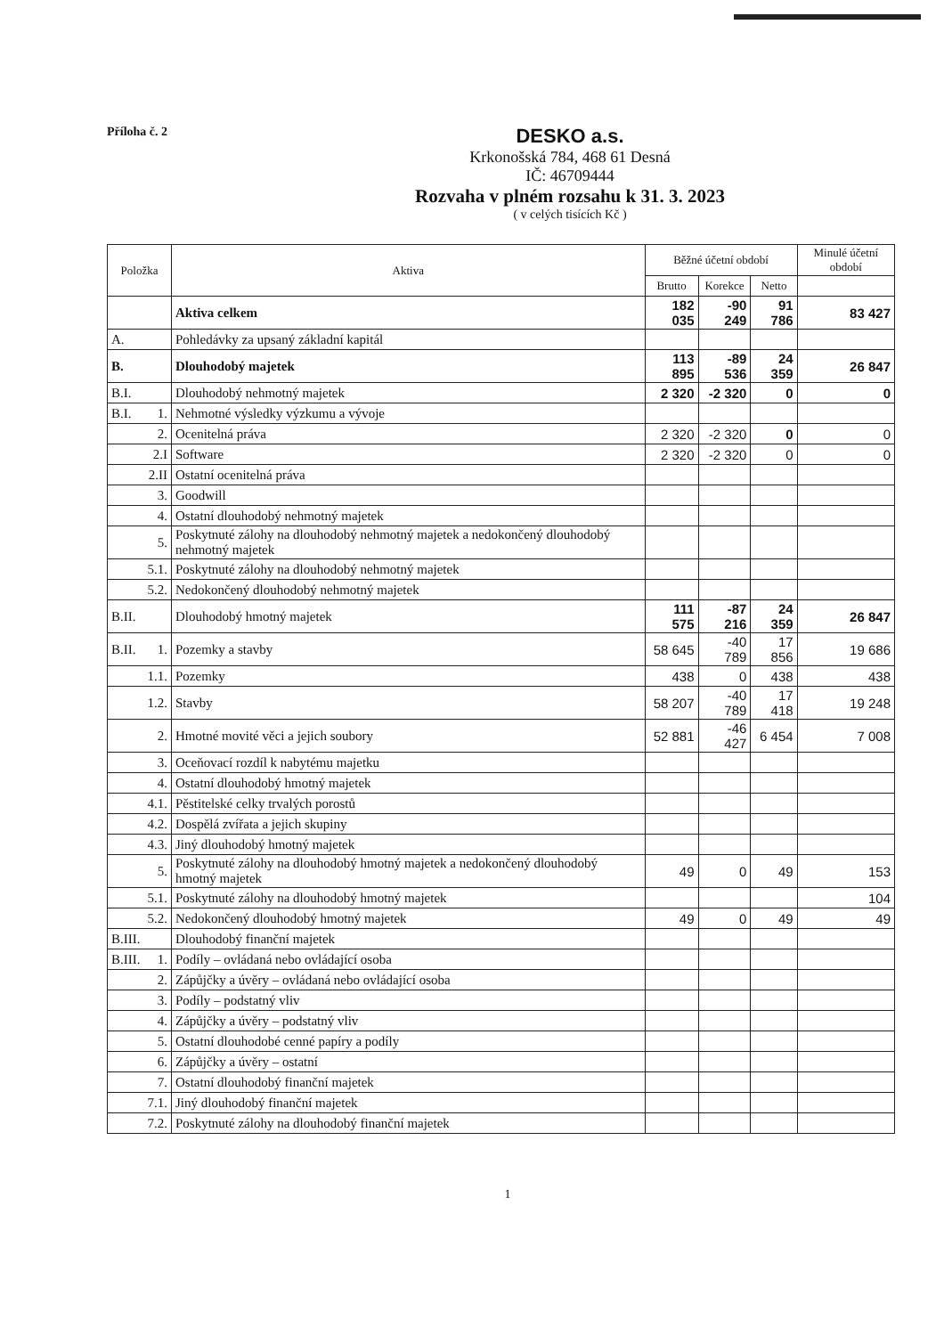Příloha č. 2
DESKO a.s.
Krkonošská 784, 468 61 Desná
IČ: 46709444
Rozvaha v plném rozsahu k 31. 3. 2023
( v celých tisících Kč )
| Položka | | Aktiva | Běžné účetní období | | | Minulé účetní období |
| --- | --- | --- | --- | --- | --- | --- |
| | | | Brutto | Korekce | Netto | |
| | | Aktiva celkem | 182 035 | -90 249 | 91 786 | 83 427 |
| A. | | Pohledávky za upsaný základní kapitál | | | | |
| B. | | Dlouhodobý majetek | 113 895 | -89 536 | 24 359 | 26 847 |
| B.I. | | Dlouhodobý nehmotný majetek | 2 320 | -2 320 | 0 | 0 |
| B.I. | 1. | Nehmotné výsledky výzkumu a vývoje | | | | |
| | 2. | Ocenitelná práva | 2 320 | -2 320 | 0 | 0 |
| | 2.I | Software | 2 320 | -2 320 | 0 | 0 |
| | 2.II | Ostatní ocenitelná práva | | | | |
| | 3. | Goodwill | | | | |
| | 4. | Ostatní dlouhodobý nehmotný majetek | | | | |
| | 5. | Poskytnuté zálohy na dlouhodobý nehmotný majetek a nedokončený dlouhodobý nehmotný majetek | | | | |
| | 5.1. | Poskytnuté zálohy na dlouhodobý nehmotný majetek | | | | |
| | 5.2. | Nedokončený dlouhodobý nehmotný majetek | | | | |
| B.II. | | Dlouhodobý hmotný majetek | 111 575 | -87 216 | 24 359 | 26 847 |
| B.II. | 1. | Pozemky a stavby | 58 645 | -40 789 | 17 856 | 19 686 |
| | 1.1. | Pozemky | 438 | 0 | 438 | 438 |
| | 1.2. | Stavby | 58 207 | -40 789 | 17 418 | 19 248 |
| | 2. | Hmotné movité věci a jejich soubory | 52 881 | -46 427 | 6 454 | 7 008 |
| | 3. | Oceňovací rozdíl k nabytému majetku | | | | |
| | 4. | Ostatní dlouhodobý hmotný majetek | | | | |
| | 4.1. | Pěstitelské celky trvalých porostů | | | | |
| | 4.2. | Dospělá zvířata a jejich skupiny | | | | |
| | 4.3. | Jiný dlouhodobý hmotný majetek | | | | |
| | 5. | Poskytnuté zálohy na dlouhodobý hmotný majetek a nedokončený dlouhodobý hmotný majetek | 49 | 0 | 49 | 153 |
| | 5.1. | Poskytnuté zálohy na dlouhodobý hmotný majetek | | | | 104 |
| | 5.2. | Nedokončený dlouhodobý hmotný majetek | 49 | 0 | 49 | 49 |
| B.III. | | Dlouhodobý finanční majetek | | | | |
| B.III. | 1. | Podíly – ovládaná nebo ovládající osoba | | | | |
| | 2. | Zápůjčky a úvěry – ovládaná nebo ovládající osoba | | | | |
| | 3. | Podíly – podstatný vliv | | | | |
| | 4. | Zápůjčky a úvěry – podstatný vliv | | | | |
| | 5. | Ostatní dlouhodobé cenné papíry a podíly | | | | |
| | 6. | Zápůjčky a úvěry – ostatní | | | | |
| | 7. | Ostatní dlouhodobý finanční majetek | | | | |
| | 7.1. | Jiný dlouhodobý finanční majetek | | | | |
| | 7.2. | Poskytnuté zálohy na dlouhodobý finanční majetek | | | | |
1